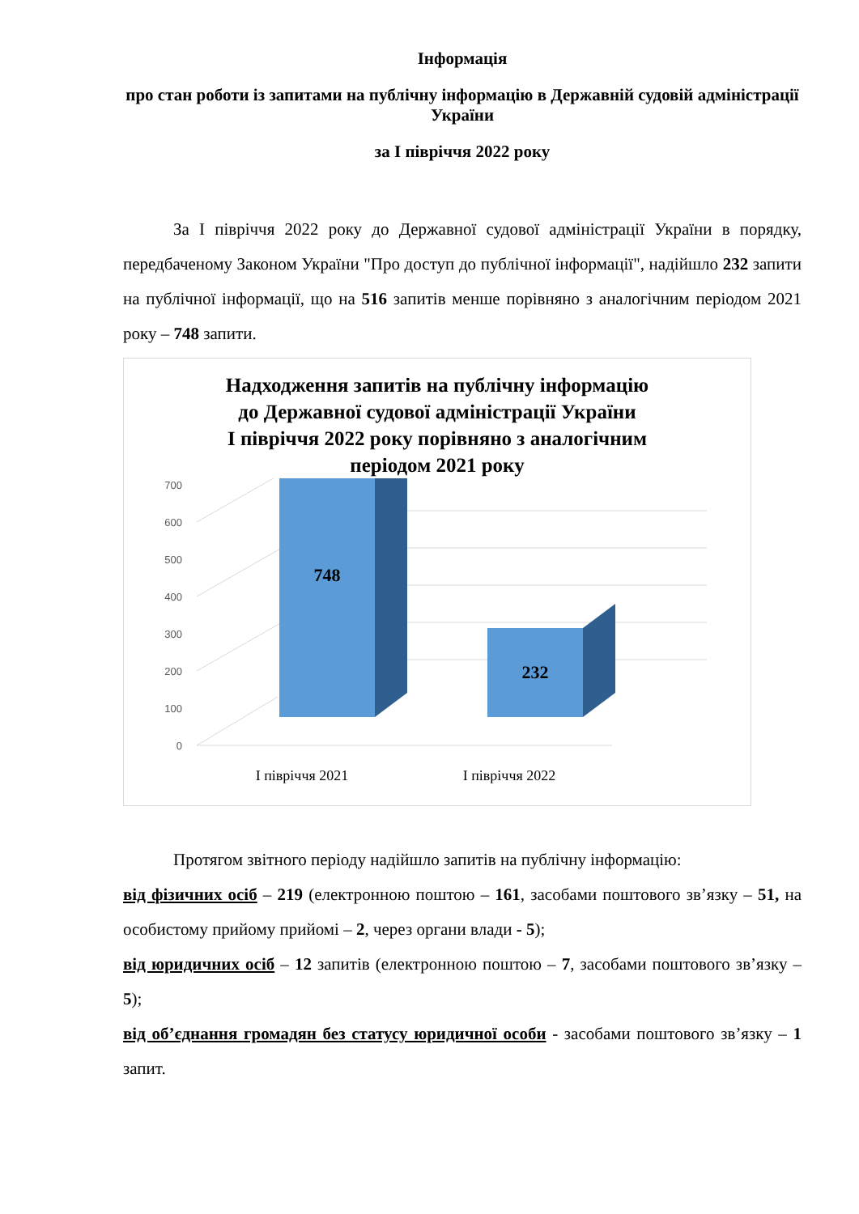Інформація
про стан роботи із запитами на публічну інформацію в Державній судовій адміністрації України
за I півріччя 2022 року
За I півріччя 2022 року до Державної судової адміністрації України в порядку, передбаченому Законом України "Про доступ до публічної інформації", надійшло 232 запити на публічної інформації, що на 516 запитів менше порівняно з аналогічним періодом 2021 року – 748 запити.
Надходження запитів на публічну інформацію
до Державної судової адміністрації України
I півріччя 2022 року порівняно з аналогічним
періодом 2021 року
0
100
200
300
400
500
600
700
748
232
I півріччя 2021
I півріччя 2022
Протягом звітного періоду надійшло запитів на публічну інформацію:
від фізичних осіб – 219 (електронною поштою – 161, засобами поштового зв’язку – 51, на особистому прийому прийомі – 2, через органи влади - 5);
від юридичних осіб – 12 запитів (електронною поштою – 7, засобами поштового зв’язку – 5);
від об’єднання громадян без статусу юридичної особи - засобами поштового зв’язку – 1 запит.